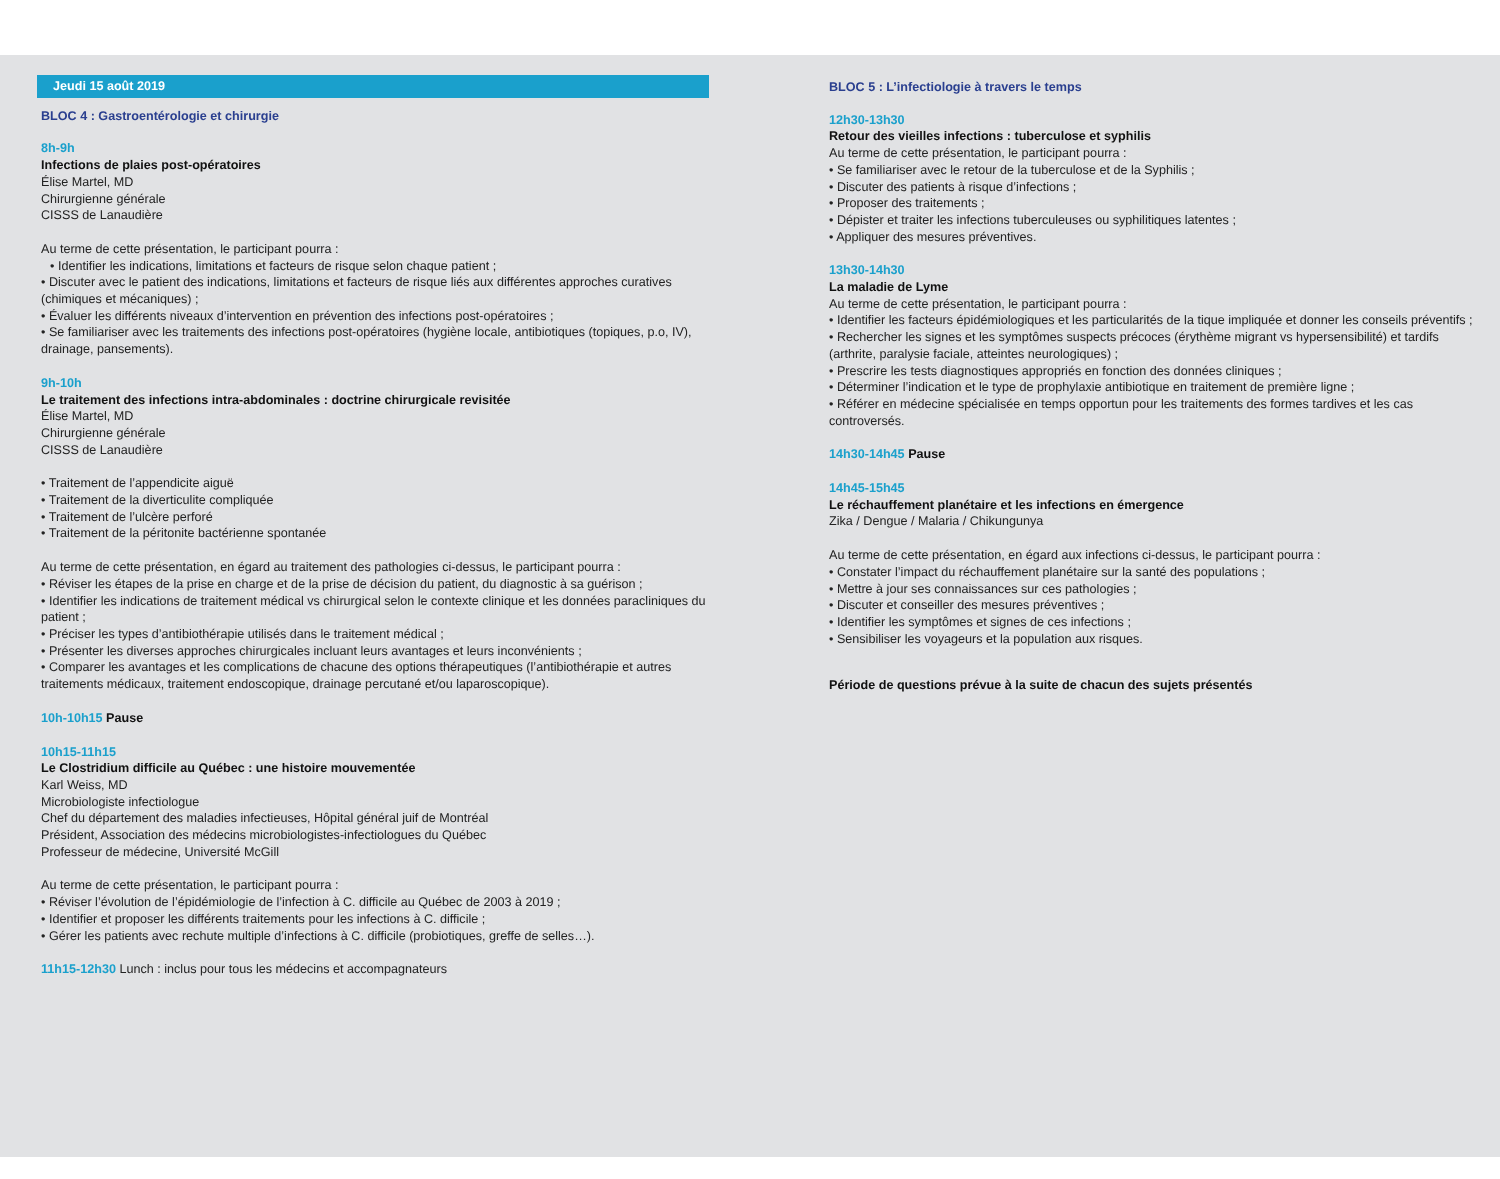Jeudi 15 août 2019
BLOC 4 : Gastroentérologie et chirurgie
8h-9h
Infections de plaies post-opératoires
Élise Martel, MD
Chirurgienne générale
CISSS de Lanaudière
Au terme de cette présentation, le participant pourra :
• Identifier les indications, limitations et facteurs de risque selon chaque patient ;
• Discuter avec le patient des indications, limitations et facteurs de risque liés aux différentes approches curatives (chimiques et mécaniques) ;
• Évaluer les différents niveaux d’intervention en prévention des infections post-opératoires ;
• Se familiariser avec les traitements des infections post-opératoires (hygiène locale, antibiotiques (topiques, p.o, IV), drainage, pansements).
9h-10h
Le traitement des infections intra-abdominales : doctrine chirurgicale revisitée
Élise Martel, MD
Chirurgienne générale
CISSS de Lanaudière
• Traitement de l’appendicite aiguë
• Traitement de la diverticulite compliquée
• Traitement de l’ulcère perforé
• Traitement de la péritonite bactérienne spontanée
Au terme de cette présentation, en égard au traitement des pathologies ci-dessus, le participant pourra :
• Réviser les étapes de la prise en charge et de la prise de décision du patient, du diagnostic à sa guérison ;
• Identifier les indications de traitement médical vs chirurgical selon le contexte clinique et les données paracliniques du patient ;
• Préciser les types d’antibiothérapie utilisés dans le traitement médical ;
• Présenter les diverses approches chirurgicales incluant leurs avantages et leurs inconvénients ;
• Comparer les avantages et les complications de chacune des options thérapeutiques (l’antibiothérapie et autres traitements médicaux, traitement endoscopique, drainage percutané et/ou laparoscopique).
10h-10h15 Pause
10h15-11h15
Le Clostridium difficile au Québec : une histoire mouvementée
Karl Weiss, MD
Microbiologiste infectiologue
Chef du département des maladies infectieuses, Hôpital général juif de Montréal
Président, Association des médecins microbiologistes-infectiologues du Québec
Professeur de médecine, Université McGill
Au terme de cette présentation, le participant pourra :
• Réviser l’évolution de l’épidémiologie de l’infection à C. difficile au Québec de 2003 à 2019 ;
• Identifier et proposer les différents traitements pour les infections à C. difficile ;
• Gérer les patients avec rechute multiple d’infections à C. difficile (probiotiques, greffe de selles…).
11h15-12h30 Lunch : inclus pour tous les médecins et accompagnateurs
BLOC 5 : L’infectiologie à travers le temps
12h30-13h30
Retour des vieilles infections : tuberculose et syphilis
Au terme de cette présentation, le participant pourra :
• Se familiariser avec le retour de la tuberculose et de la Syphilis ;
• Discuter des patients à risque d’infections ;
• Proposer des traitements ;
• Dépister et traiter les infections tuberculeuses ou syphilitiques latentes ;
• Appliquer des mesures préventives.
13h30-14h30
La maladie de Lyme
Au terme de cette présentation, le participant pourra :
• Identifier les facteurs épidémiologiques et les particularités de la tique impliquée et donner les conseils préventifs ;
• Rechercher les signes et les symptômes suspects précoces (érythème migrant vs hypersensibilité) et tardifs (arthrite, paralysie faciale, atteintes neurologiques) ;
• Prescrire les tests diagnostiques appropriés en fonction des données cliniques ;
• Déterminer l’indication et le type de prophylaxie antibiotique en traitement de première ligne ;
• Référer en médecine spécialisée en temps opportun pour les traitements des formes tardives et les cas controversés.
14h30-14h45 Pause
14h45-15h45
Le réchauffement planétaire et les infections en émergence
Zika / Dengue / Malaria / Chikungunya
Au terme de cette présentation, en égard aux infections ci-dessus, le participant pourra :
• Constater l’impact du réchauffement planétaire sur la santé des populations ;
• Mettre à jour ses connaissances sur ces pathologies ;
• Discuter et conseiller des mesures préventives ;
• Identifier les symptômes et signes de ces infections ;
• Sensibiliser les voyageurs et la population aux risques.
Période de questions prévue à la suite de chacun des sujets présentés